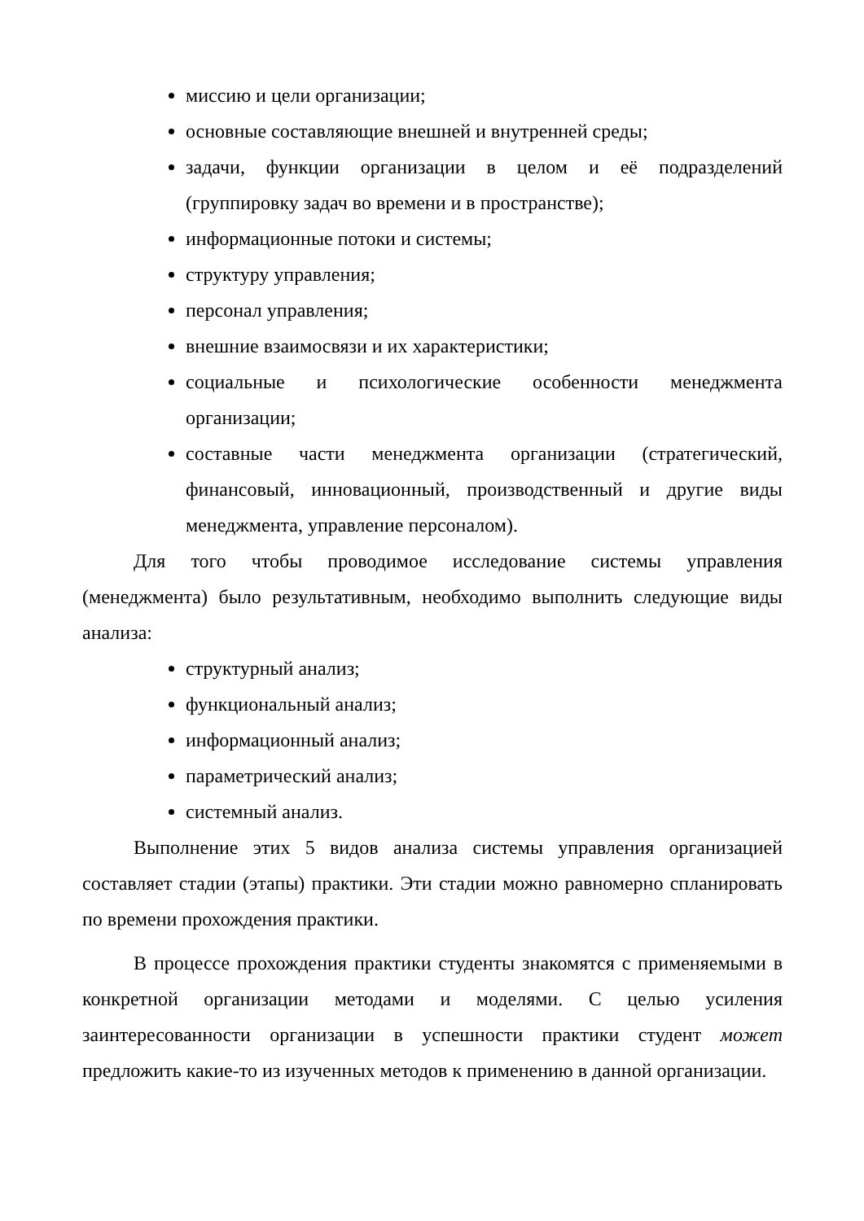миссию и цели организации;
основные составляющие внешней и внутренней среды;
задачи, функции организации в целом и её подразделений (группировку задач во времени и в пространстве);
информационные потоки и системы;
структуру управления;
персонал управления;
внешние взаимосвязи и их характеристики;
социальные и психологические особенности менеджмента организации;
составные части менеджмента организации (стратегический, финансовый, инновационный, производственный и другие виды менеджмента, управление персоналом).
Для того чтобы проводимое исследование системы управления (менеджмента) было результативным, необходимо выполнить следующие виды анализа:
структурный анализ;
функциональный анализ;
информационный анализ;
параметрический анализ;
системный анализ.
Выполнение этих 5 видов анализа системы управления организацией составляет стадии (этапы) практики. Эти стадии можно равномерно спланировать по времени прохождения практики.
В процессе прохождения практики студенты знакомятся с применяемыми в конкретной организации методами и моделями. С целью усиления заинтересованности организации в успешности практики студент может предложить какие-то из изученных методов к применению в данной организации.